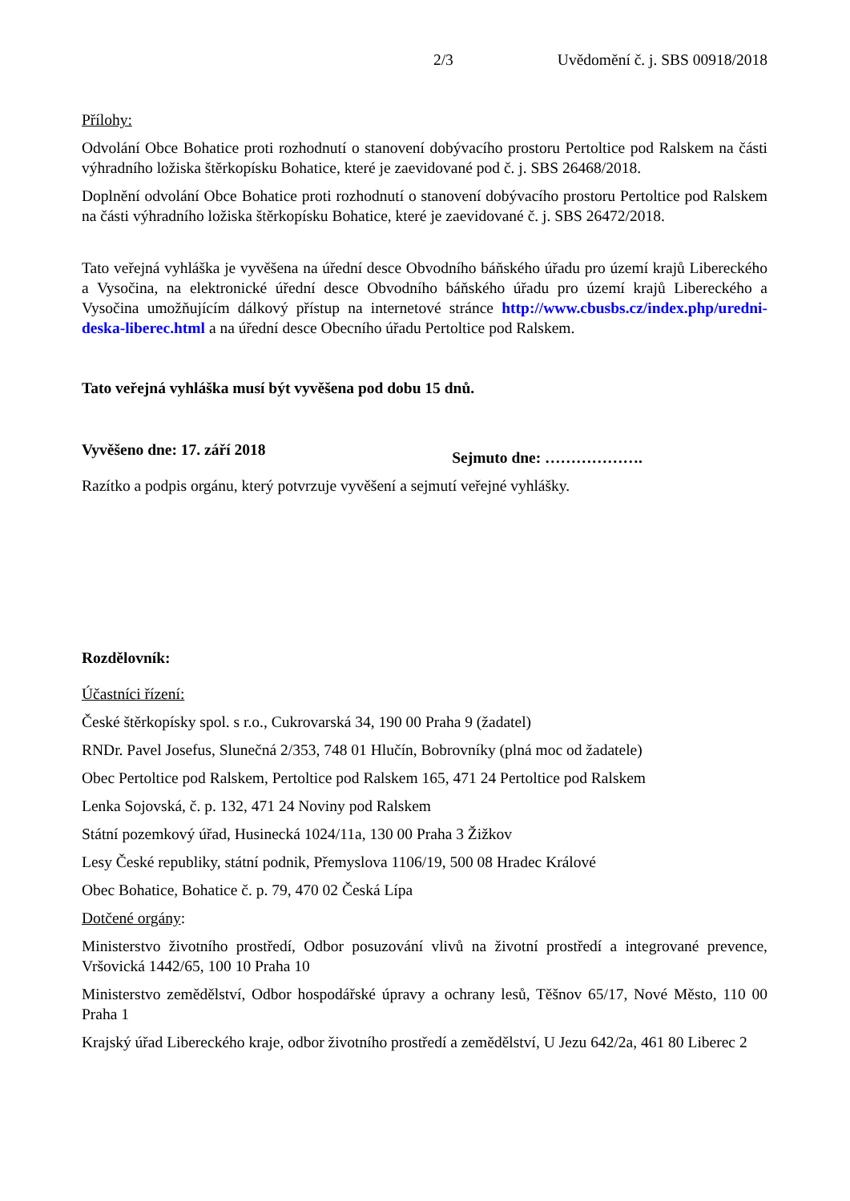2/3 Uvědomění č. j. SBS 00918/2018
Přílohy:
Odvolání Obce Bohatice proti rozhodnutí o stanovení dobývacího prostoru Pertoltice pod Ralskem na části výhradního ložiska štěrkopísku Bohatice, které je zaevidované pod č. j. SBS 26468/2018.
Doplnění odvolání Obce Bohatice proti rozhodnutí o stanovení dobývacího prostoru Pertoltice pod Ralskem na části výhradního ložiska štěrkopísku Bohatice, které je zaevidované č. j. SBS 26472/2018.
Tato veřejná vyhláška je vyvěšena na úřední desce Obvodního báňského úřadu pro území krajů Libereckého a Vysočina, na elektronické úřední desce Obvodního báňského úřadu pro území krajů Libereckého a Vysočina umožňujícím dálkový přístup na internetové stránce http://www.cbusbs.cz/index.php/uredni-deska-liberec.html a na úřední desce Obecního úřadu Pertoltice pod Ralskem.
Tato veřejná vyhláška musí být vyvěšena pod dobu 15 dnů.
Vyvěšeno dne: 17. září 2018 Sejmuto dne: ……………….
Razítko a podpis orgánu, který potvrzuje vyvěšení a sejmutí veřejné vyhlášky.
Rozdělovník:
Účastníci řízení:
České štěrkopísky spol. s r.o., Cukrovarská 34, 190 00 Praha 9 (žadatel)
RNDr. Pavel Josefus, Slunečná 2/353, 748 01 Hlučín, Bobrovníky (plná moc od žadatele)
Obec Pertoltice pod Ralskem, Pertoltice pod Ralskem 165, 471 24 Pertoltice pod Ralskem
Lenka Sojovská, č. p. 132, 471 24 Noviny pod Ralskem
Státní pozemkový úřad, Husinecká 1024/11a, 130 00 Praha 3 Žižkov
Lesy České republiky, státní podnik, Přemyslova 1106/19, 500 08 Hradec Králové
Obec Bohatice, Bohatice č. p. 79, 470 02 Česká Lípa
Dotčené orgány:
Ministerstvo životního prostředí, Odbor posuzování vlivů na životní prostředí a integrované prevence, Vršovická 1442/65, 100 10 Praha 10
Ministerstvo zemědělství, Odbor hospodářské úpravy a ochrany lesů, Těšnov 65/17, Nové Město, 110 00 Praha 1
Krajský úřad Libereckého kraje, odbor životního prostředí a zemědělství, U Jezu 642/2a, 461 80 Liberec 2